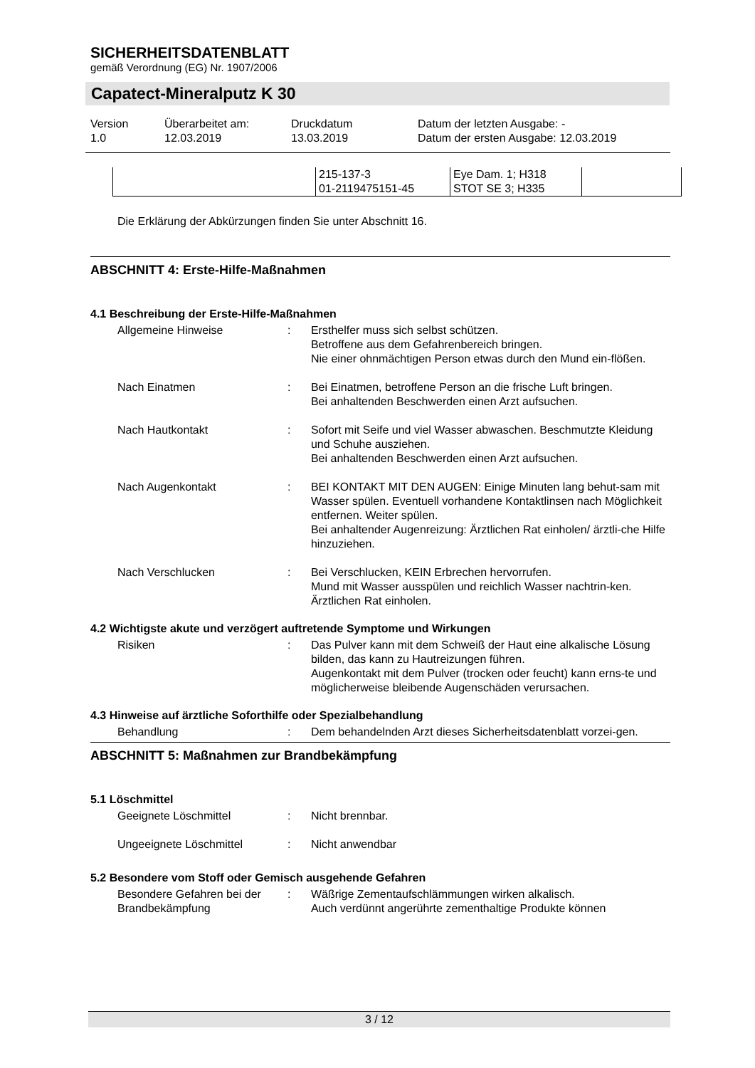SICHERHEITSDATENBLATT
gemäß Verordnung (EG) Nr. 1907/2006
Capatect-Mineralputz K 30
| Version 1.0 | Überarbeitet am: 12.03.2019 | Druckdatum 13.03.2019 | Datum der letzten Ausgabe: - Datum der ersten Ausgabe: 12.03.2019 |
| | 215-137-3 01-2119475151-45 | Eye Dam. 1; H318 STOT SE 3; H335 | |
Die Erklärung der Abkürzungen finden Sie unter Abschnitt 16.
ABSCHNITT 4: Erste-Hilfe-Maßnahmen
4.1 Beschreibung der Erste-Hilfe-Maßnahmen
Allgemeine Hinweise : Ersthelfer muss sich selbst schützen.
Betroffene aus dem Gefahrenbereich bringen.
Nie einer ohnmächtigen Person etwas durch den Mund ein-flößen.
Nach Einatmen : Bei Einatmen, betroffene Person an die frische Luft bringen.
Bei anhaltenden Beschwerden einen Arzt aufsuchen.
Nach Hautkontakt : Sofort mit Seife und viel Wasser abwaschen. Beschmutzte Kleidung und Schuhe ausziehen.
Bei anhaltenden Beschwerden einen Arzt aufsuchen.
Nach Augenkontakt : BEI KONTAKT MIT DEN AUGEN: Einige Minuten lang behut-sam mit Wasser spülen. Eventuell vorhandene Kontaktlinsen nach Möglichkeit entfernen. Weiter spülen.
Bei anhaltender Augenreizung: Ärztlichen Rat einholen/ ärztli-che Hilfe hinzuziehen.
Nach Verschlucken : Bei Verschlucken, KEIN Erbrechen hervorrufen.
Mund mit Wasser ausspülen und reichlich Wasser nachtrin-ken.
Ärztlichen Rat einholen.
4.2 Wichtigste akute und verzögert auftretende Symptome und Wirkungen
Risiken : Das Pulver kann mit dem Schweiß der Haut eine alkalische Lösung bilden, das kann zu Hautreizungen führen.
Augenkontakt mit dem Pulver (trocken oder feucht) kann erns-te und möglicherweise bleibende Augenschäden verursachen.
4.3 Hinweise auf ärztliche Soforthilfe oder Spezialbehandlung
Behandlung : Dem behandelnden Arzt dieses Sicherheitsdatenblatt vorzei-gen.
ABSCHNITT 5: Maßnahmen zur Brandbekämpfung
5.1 Löschmittel
Geeignete Löschmittel : Nicht brennbar.
Ungeeignete Löschmittel : Nicht anwendbar
5.2 Besondere vom Stoff oder Gemisch ausgehende Gefahren
Besondere Gefahren bei der Brandbekämpfung
: Wäßrige Zementaufschlämmungen wirken alkalisch.
Auch verdünnt angerührte zementhaltige Produkte können
3 / 12